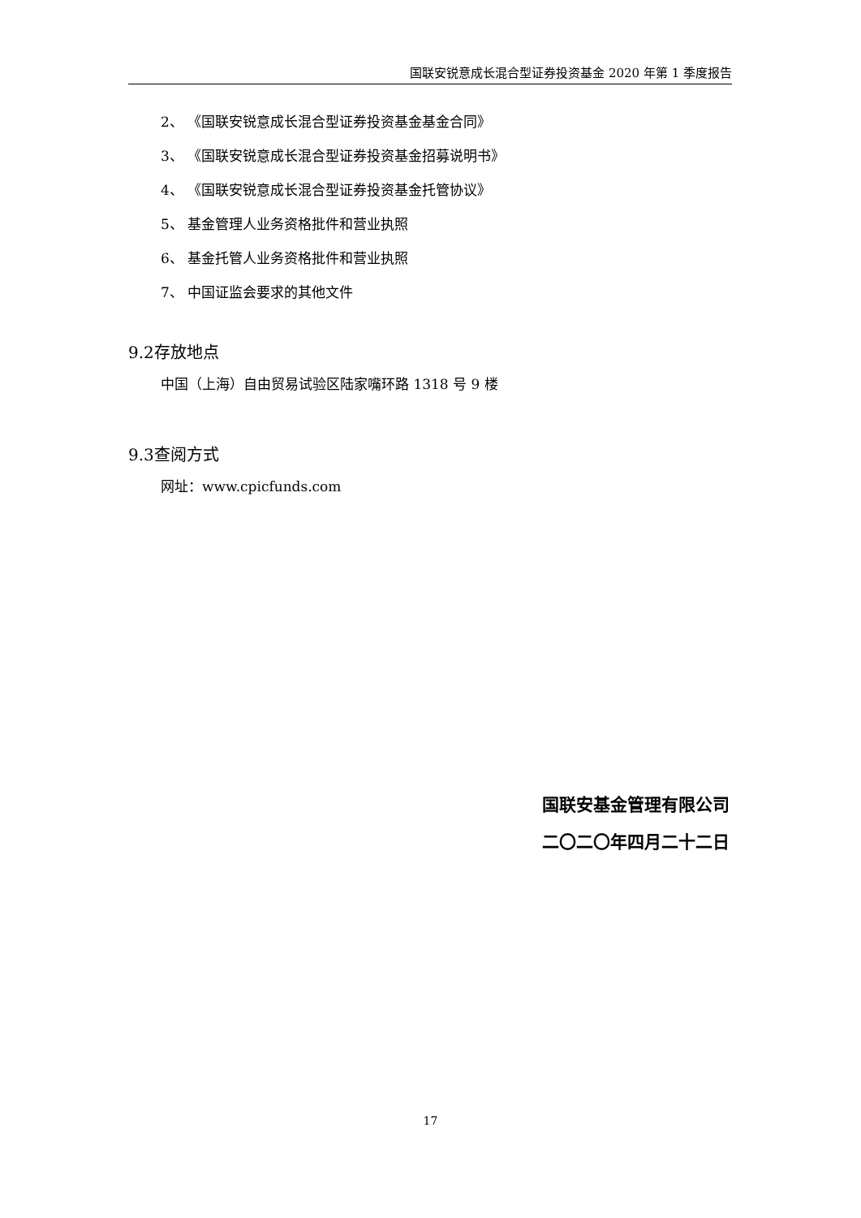国联安锐意成长混合型证券投资基金 2020 年第 1 季度报告
2、 《国联安锐意成长混合型证券投资基金基金合同》
3、 《国联安锐意成长混合型证券投资基金招募说明书》
4、 《国联安锐意成长混合型证券投资基金托管协议》
5、 基金管理人业务资格批件和营业执照
6、 基金托管人业务资格批件和营业执照
7、 中国证监会要求的其他文件
9.2存放地点
中国（上海）自由贸易试验区陆家嘴环路 1318 号 9 楼
9.3查阅方式
网址：www.cpicfunds.com
国联安基金管理有限公司
二〇二〇年四月二十二日
17